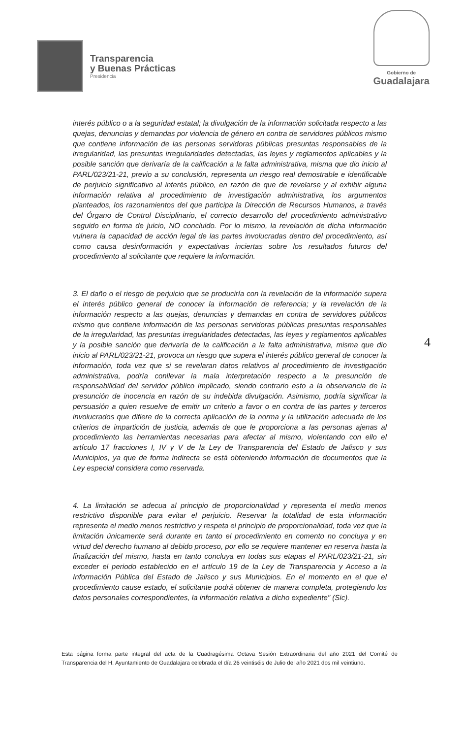Transparencia
y Buenas Prácticas
Presidencia
Gobierno de
Guadalajara
interés público o a la seguridad estatal; la divulgación de la información solicitada respecto a las quejas, denuncias y demandas por violencia de género en contra de servidores públicos mismo que contiene información de las personas servidoras públicas presuntas responsables de la irregularidad, las presuntas irregularidades detectadas, las leyes y reglamentos aplicables y la posible sanción que derivaría de la calificación a la falta administrativa, misma que dio inicio al PARL/023/21-21, previo a su conclusión, representa un riesgo real demostrable e identificable de perjuicio significativo al interés público, en razón de que de revelarse y al exhibir alguna información relativa al procedimiento de investigación administrativa, los argumentos planteados, los razonamientos del que participa la Dirección de Recursos Humanos, a través del Órgano de Control Disciplinario, el correcto desarrollo del procedimiento administrativo seguido en forma de juicio, NO concluido. Por lo mismo, la revelación de dicha información vulnera la capacidad de acción legal de las partes involucradas dentro del procedimiento, así como causa desinformación y expectativas inciertas sobre los resultados futuros del procedimiento al solicitante que requiere la información.
3. El daño o el riesgo de perjuicio que se produciría con la revelación de la información supera el interés público general de conocer la información de referencia; y la revelación de la información respecto a las quejas, denuncias y demandas en contra de servidores públicos mismo que contiene información de las personas servidoras públicas presuntas responsables de la irregularidad, las presuntas irregularidades detectadas, las leyes y reglamentos aplicables y la posible sanción que derivaría de la calificación a la falta administrativa, misma que dio inicio al PARL/023/21-21, provoca un riesgo que supera el interés público general de conocer la información, toda vez que si se revelaran datos relativos al procedimiento de investigación administrativa, podría conllevar la mala interpretación respecto a la presunción de responsabilidad del servidor público implicado, siendo contrario esto a la observancia de la presunción de inocencia en razón de su indebida divulgación. Asimismo, podría significar la persuasión a quien resuelve de emitir un criterio a favor o en contra de las partes y terceros involucrados que difiere de la correcta aplicación de la norma y la utilización adecuada de los criterios de impartición de justicia, además de que le proporciona a las personas ajenas al procedimiento las herramientas necesarias para afectar al mismo, violentando con ello el artículo 17 fracciones I, IV y V de la Ley de Transparencia del Estado de Jalisco y sus Municipios, ya que de forma indirecta se está obteniendo información de documentos que la Ley especial considera como reservada.
4. La limitación se adecua al principio de proporcionalidad y representa el medio menos restrictivo disponible para evitar el perjuicio. Reservar la totalidad de esta información representa el medio menos restrictivo y respeta el principio de proporcionalidad, toda vez que la limitación únicamente será durante en tanto el procedimiento en comento no concluya y en virtud del derecho humano al debido proceso, por ello se requiere mantener en reserva hasta la finalización del mismo, hasta en tanto concluya en todas sus etapas el PARL/023/21-21, sin exceder el periodo establecido en el artículo 19 de la Ley de Transparencia y Acceso a la Información Pública del Estado de Jalisco y sus Municipios. En el momento en el que el procedimiento cause estado, el solicitante podrá obtener de manera completa, protegiendo los datos personales correspondientes, la información relativa a dicho expediente" (Sic).
4
Esta página forma parte integral del acta de la Cuadragésima Octava Sesión Extraordinaria del año 2021 del Comité de Transparencia del H. Ayuntamiento de Guadalajara celebrada el día 26 veintiséis de Julio del año 2021 dos mil veintiuno.